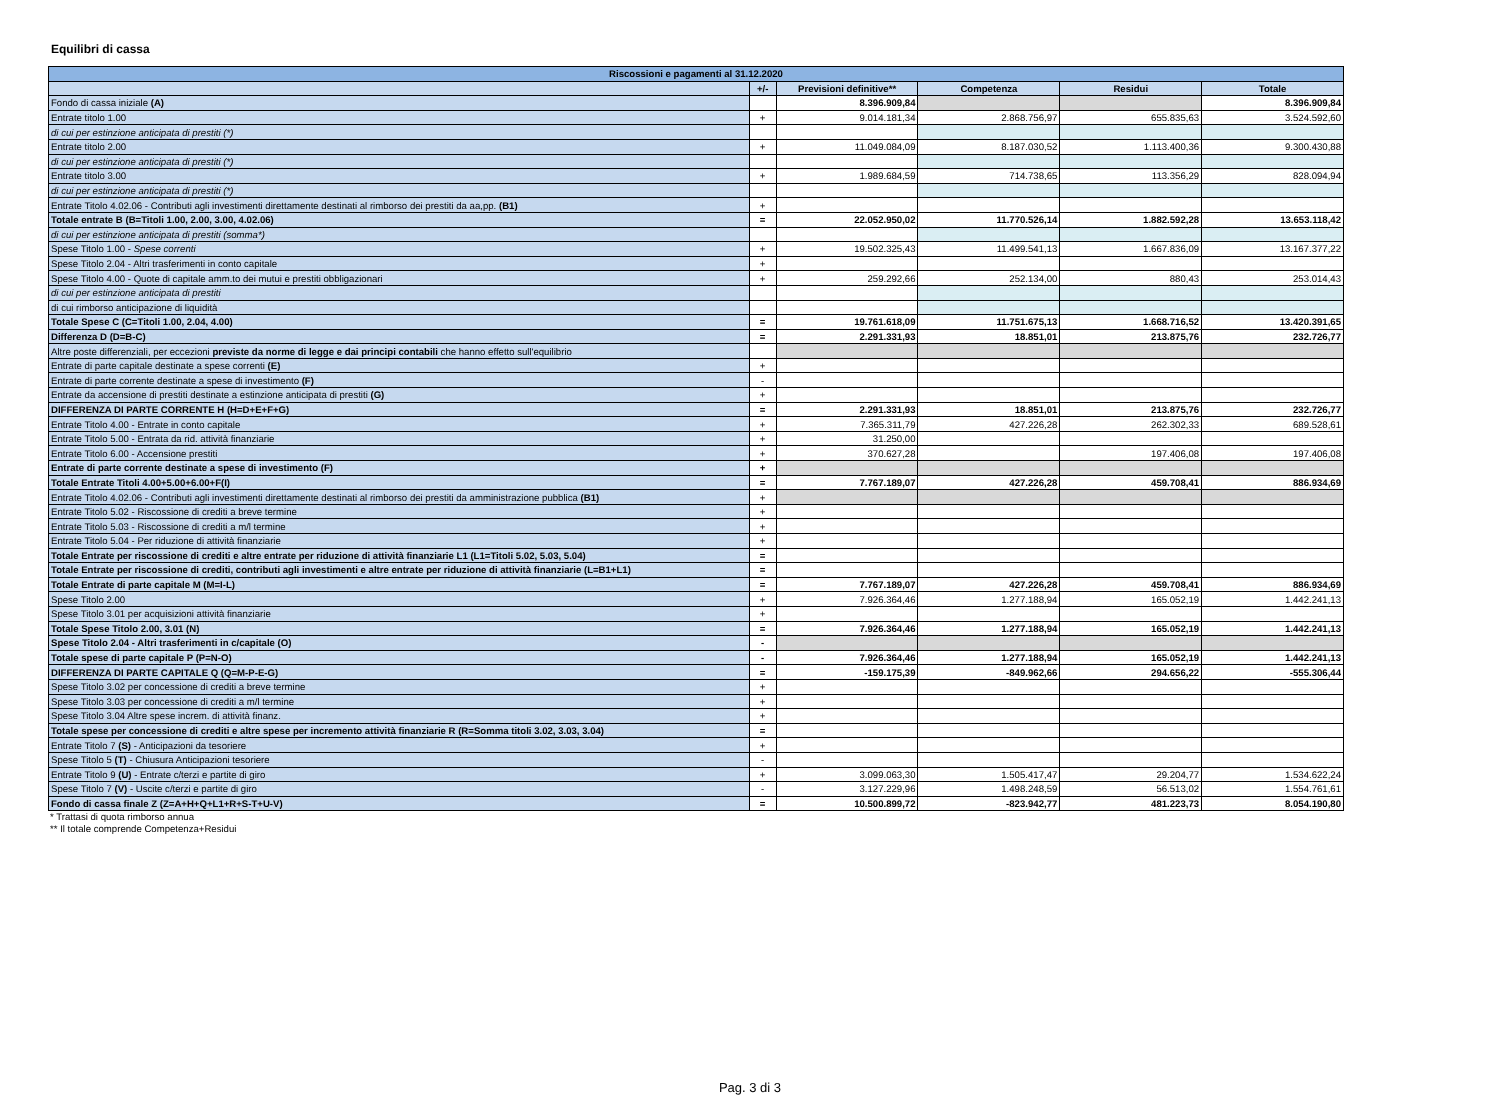Equilibri di cassa
| Riscossioni e pagamenti al 31.12.2020 | | | | | |
| --- | --- | --- | --- | --- | --- |
| | +/- | Previsioni definitive** | Competenza | Residui | Totale |
| Fondo di cassa iniziale (A) | | 8.396.909,84 | | | 8.396.909,84 |
| Entrate titolo 1.00 | + | 9.014.181,34 | 2.868.756,97 | 655.835,63 | 3.524.592,60 |
| di cui per estinzione anticipata di prestiti (*) | | | | | |
| Entrate titolo 2.00 | + | 11.049.084,09 | 8.187.030,52 | 1.113.400,36 | 9.300.430,88 |
| di cui per estinzione anticipata di prestiti (*) | | | | | |
| Entrate titolo 3.00 | + | 1.989.684,59 | 714.738,65 | 113.356,29 | 828.094,94 |
| di cui per estinzione anticipata di prestiti (*) | | | | | |
| Entrate Titolo 4.02.06 - Contributi agli investimenti direttamente destinati al rimborso dei prestiti da aa,pp. (B1) | + | | | | |
| Totale entrate B (B=Titoli 1.00, 2.00, 3.00, 4.02.06) | = | 22.052.950,02 | 11.770.526,14 | 1.882.592,28 | 13.653.118,42 |
| di cui per estinzione anticipata di prestiti (somma*) | | | | | |
| Spese Titolo 1.00 - Spese correnti | + | 19.502.325,43 | 11.499.541,13 | 1.667.836,09 | 13.167.377,22 |
| Spese Titolo 2.04 - Altri trasferimenti in conto capitale | + | | | | |
| Spese Titolo 4.00 - Quote di capitale amm.to dei mutui e prestiti obbligazionari | + | 259.292,66 | 252.134,00 | 880,43 | 253.014,43 |
| di cui per estinzione anticipata di prestiti | | | | | |
| di cui rimborso anticipazione di liquidità | | | | | |
| Totale Spese C (C=Titoli 1.00, 2.04, 4.00) | = | 19.761.618,09 | 11.751.675,13 | 1.668.716,52 | 13.420.391,65 |
| Differenza D (D=B-C) | = | 2.291.331,93 | 18.851,01 | 213.875,76 | 232.726,77 |
| Altre poste differenziali, per eccezioni previste da norme di legge e dai principi contabili che hanno effetto sull'equilibrio | | | | | |
| Entrate di parte capitale destinate a spese correnti (E) | + | | | | |
| Entrate di parte corrente destinate a spese di investimento (F) | - | | | | |
| Entrate da accensione di prestiti destinate a estinzione anticipata di prestiti (G) | + | | | | |
| DIFFERENZA DI PARTE CORRENTE H (H=D+E+F+G) | = | 2.291.331,93 | 18.851,01 | 213.875,76 | 232.726,77 |
| Entrate Titolo 4.00 - Entrate in conto capitale | + | 7.365.311,79 | 427.226,28 | 262.302,33 | 689.528,61 |
| Entrate Titolo 5.00 - Entrata da rid. attività finanziarie | + | 31.250,00 | | | |
| Entrate Titolo 6.00 - Accensione prestiti | + | 370.627,28 | | 197.406,08 | 197.406,08 |
| Entrate di parte corrente destinate a spese di investimento (F) | + | | | | |
| Totale Entrate Titoli 4.00+5.00+6.00+F(I) | = | 7.767.189,07 | 427.226,28 | 459.708,41 | 886.934,69 |
| Entrate Titolo 4.02.06 - Contributi agli investimenti direttamente destinati al rimborso dei prestiti da amministrazione pubblica (B1) | + | | | | |
| Entrate Titolo 5.02 - Riscossione di crediti a breve termine | + | | | | |
| Entrate Titolo 5.03 - Riscossione di crediti a m/l termine | + | | | | |
| Entrate Titolo 5.04 - Per riduzione di attività finanziarie | + | | | | |
| Totale Entrate per riscossione di crediti e altre entrate per riduzione di attività finanziarie L1 (L1=Titoli 5.02, 5.03, 5.04) | = | | | | |
| Totale Entrate per riscossione di crediti, contributi agli investimenti e altre entrate per riduzione di attività finanziarie (L=B1+L1) | = | | | | |
| Totale Entrate di parte capitale M (M=I-L) | = | 7.767.189,07 | 427.226,28 | 459.708,41 | 886.934,69 |
| Spese Titolo 2.00 | + | 7.926.364,46 | 1.277.188,94 | 165.052,19 | 1.442.241,13 |
| Spese Titolo 3.01 per acquisizioni attività finanziarie | + | | | | |
| Totale Spese Titolo 2.00, 3.01 (N) | = | 7.926.364,46 | 1.277.188,94 | 165.052,19 | 1.442.241,13 |
| Spese Titolo 2.04 - Altri trasferimenti in c/capitale (O) | - | | | | |
| Totale spese di parte capitale P (P=N-O) | - | 7.926.364,46 | 1.277.188,94 | 165.052,19 | 1.442.241,13 |
| DIFFERENZA DI PARTE CAPITALE Q (Q=M-P-E-G) | = | -159.175,39 | -849.962,66 | 294.656,22 | -555.306,44 |
| Spese Titolo 3.02 per concessione di crediti a breve termine | + | | | | |
| Spese Titolo 3.03 per concessione di crediti a m/l termine | + | | | | |
| Spese Titolo 3.04 Altre spese increm. di attività finanz. | + | | | | |
| Totale spese per concessione di crediti e altre spese per incremento attività finanziarie R (R=Somma titoli 3.02, 3.03, 3.04) | = | | | | |
| Entrate Titolo 7 (S) - Anticipazioni da tesoriere | + | | | | |
| Spese Titolo 5 (T) - Chiusura Anticipazioni tesoriere | - | | | | |
| Entrate Titolo 9 (U) - Entrate c/terzi e partite di giro | + | 3.099.063,30 | 1.505.417,47 | 29.204,77 | 1.534.622,24 |
| Spese Titolo 7 (V) - Uscite c/terzi e partite di giro | - | 3.127.229,96 | 1.498.248,59 | 56.513,02 | 1.554.761,61 |
| Fondo di cassa finale Z (Z=A+H+Q+L1+R+S-T+U-V) | = | 10.500.899,72 | -823.942,77 | 481.223,73 | 8.054.190,80 |
* Trattasi di quota rimborso annua
** Il totale comprende Competenza+Residui
Pag. 3 di 3